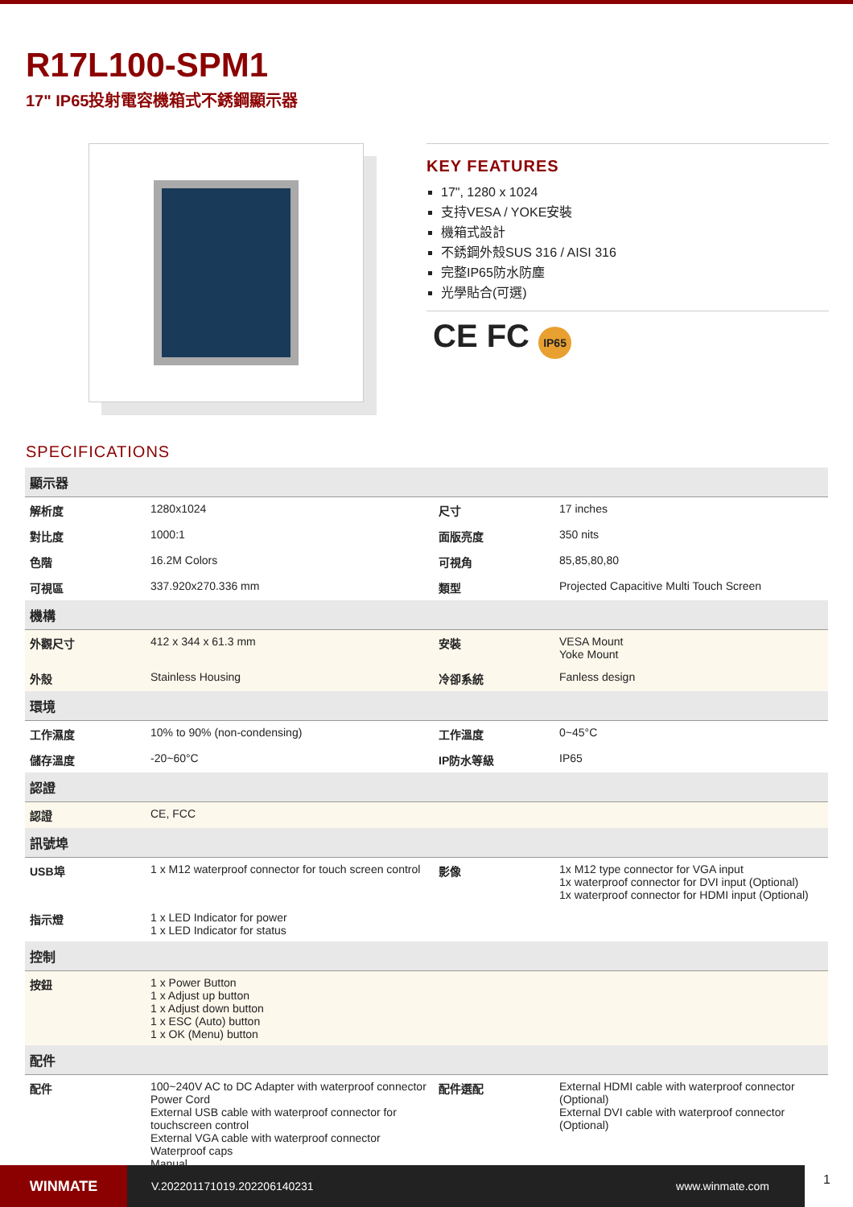R17L100-SPM1
17" IP65投射電容機箱式不銹鋼顯示器
KEY FEATURES
17", 1280 x 1024
支持VESA / YOKE安裝
機箱式設計
不銹鋼外殼SUS 316 / AISI 316
完整IP65防水防塵
光學貼合(可選)
CE FC IP65
SPECIFICATIONS
| 顯示器 | | | |
| 解析度 | 1280x1024 | 尺寸 | 17 inches |
| 對比度 | 1000:1 | 面版亮度 | 350 nits |
| 色階 | 16.2M Colors | 可視角 | 85,85,80,80 |
| 可視區 | 337.920x270.336 mm | 類型 | Projected Capacitive Multi Touch Screen |
| 機構 | | | |
| 外觀尺寸 | 412 x 344 x 61.3 mm | 安裝 | VESA Mount Yoke Mount |
| 外殼 | Stainless Housing | 冷卻系統 | Fanless design |
| 環境 | | | |
| 工作濕度 | 10% to 90% (non-condensing) | 工作溫度 | 0~45°C |
| 儲存溫度 | -20~60°C | IP防水等級 | IP65 |
| 認證 | | | |
| 認證 | CE, FCC | | |
| 訊號埠 | | | |
| USB埠 | 1 x M12 waterproof connector for touch screen control | 影像 | 1x M12 type connector for VGA input 1x waterproof connector for DVI input (Optional) 1x waterproof connector for HDMI input (Optional) |
| 指示燈 | 1 x LED Indicator for power 1 x LED Indicator for status | | |
| 控制 | | | |
| 按鈕 | 1 x Power Button 1 x Adjust up button 1 x Adjust down button 1 x ESC (Auto) button 1 x OK (Menu) button | | |
| 配件 | | | |
| 配件 | 100~240V AC to DC Adapter with waterproof connector Power Cord External USB cable with waterproof connector for touchscreen control External VGA cable with waterproof connector Waterproof caps Manual | 配件選配 | External HDMI cable with waterproof connector (Optional) External DVI cable with waterproof connector (Optional) |
WINMATE
V.202201171019.202206140231 www.winmate.com
1